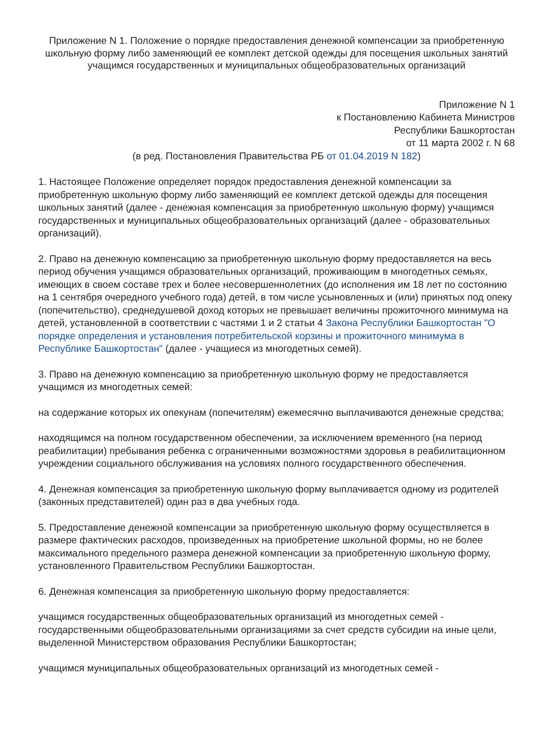Приложение N 1. Положение о порядке предоставления денежной компенсации за приобретенную школьную форму либо заменяющий ее комплект детской одежды для посещения школьных занятий учащимся государственных и муниципальных общеобразовательных организаций
Приложение N 1
к Постановлению Кабинета Министров
Республики Башкортостан
от 11 марта 2002 г. N 68
(в ред. Постановления Правительства РБ от 01.04.2019 N 182)
1. Настоящее Положение определяет порядок предоставления денежной компенсации за приобретенную школьную форму либо заменяющий ее комплект детской одежды для посещения школьных занятий (далее - денежная компенсация за приобретенную школьную форму) учащимся государственных и муниципальных общеобразовательных организаций (далее - образовательных организаций).
2. Право на денежную компенсацию за приобретенную школьную форму предоставляется на весь период обучения учащимся образовательных организаций, проживающим в многодетных семьях, имеющих в своем составе трех и более несовершеннолетних (до исполнения им 18 лет по состоянию на 1 сентября очередного учебного года) детей, в том числе усыновленных и (или) принятых под опеку (попечительство), среднедушевой доход которых не превышает величины прожиточного минимума на детей, установленной в соответствии с частями 1 и 2 статьи 4 Закона Республики Башкортостан "О порядке определения и установления потребительской корзины и прожиточного минимума в Республике Башкортостан" (далее - учащиеся из многодетных семей).
3. Право на денежную компенсацию за приобретенную школьную форму не предоставляется учащимся из многодетных семей:
на содержание которых их опекунам (попечителям) ежемесячно выплачиваются денежные средства;
находящимся на полном государственном обеспечении, за исключением временного (на период реабилитации) пребывания ребенка с ограниченными возможностями здоровья в реабилитационном учреждении социального обслуживания на условиях полного государственного обеспечения.
4. Денежная компенсация за приобретенную школьную форму выплачивается одному из родителей (законных представителей) один раз в два учебных года.
5. Предоставление денежной компенсации за приобретенную школьную форму осуществляется в размере фактических расходов, произведенных на приобретение школьной формы, но не более максимального предельного размера денежной компенсации за приобретенную школьную форму, установленного Правительством Республики Башкортостан.
6. Денежная компенсация за приобретенную школьную форму предоставляется:
учащимся государственных общеобразовательных организаций из многодетных семей - государственными общеобразовательными организациями за счет средств субсидии на иные цели, выделенной Министерством образования Республики Башкортостан;
учащимся муниципальных общеобразовательных организаций из многодетных семей -